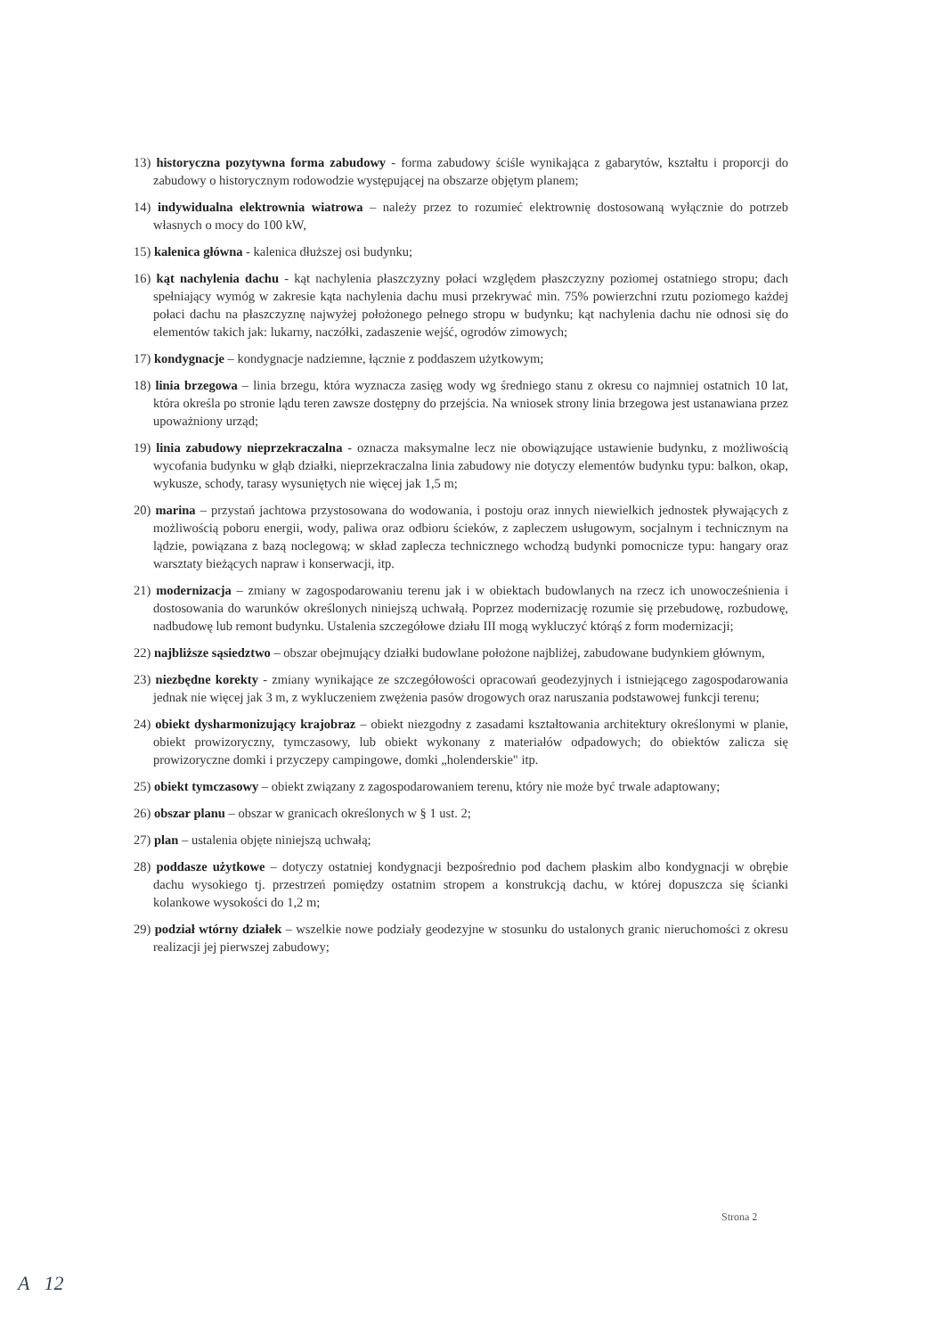13) historyczna pozytywna forma zabudowy - forma zabudowy ściśle wynikająca z gabarytów, kształtu i proporcji do zabudowy o historycznym rodowodzie występującej na obszarze objętym planem;
14) indywidualna elektrownia wiatrowa – należy przez to rozumieć elektrownię dostosowaną wyłącznie do potrzeb własnych o mocy do 100 kW,
15) kalenica główna - kalenica dłuższej osi budynku;
16) kąt nachylenia dachu - kąt nachylenia płaszczyzny połaci względem płaszczyzny poziomej ostatniego stropu; dach spełniający wymóg w zakresie kąta nachylenia dachu musi przekrywać min. 75% powierzchni rzutu poziomego każdej połaci dachu na płaszczyznę najwyżej położonego pełnego stropu w budynku; kąt nachylenia dachu nie odnosi się do elementów takich jak: lukarny, naczółki, zadaszenie wejść, ogrodów zimowych;
17) kondygnacje – kondygnacje nadziemne, łącznie z poddaszem użytkowym;
18) linia brzegowa – linia brzegu, która wyznacza zasięg wody wg średniego stanu z okresu co najmniej ostatnich 10 lat, która określa po stronie lądu teren zawsze dostępny do przejścia. Na wniosek strony linia brzegowa jest ustanawiana przez upoważniony urząd;
19) linia zabudowy nieprzekraczalna - oznacza maksymalne lecz nie obowiązujące ustawienie budynku, z możliwością wycofania budynku w głąb działki, nieprzekraczalna linia zabudowy nie dotyczy elementów budynku typu: balkon, okap, wykusze, schody, tarasy wysuniętych nie więcej jak 1,5 m;
20) marina – przystań jachtowa przystosowana do wodowania, i postoju oraz innych niewielkich jednostek pływających z możliwością poboru energii, wody, paliwa oraz odbioru ścieków, z zapleczem usługowym, socjalnym i technicznym na lądzie, powiązana z bazą noclegową; w skład zaplecza technicznego wchodzą budynki pomocnicze typu: hangary oraz warsztaty bieżących napraw i konserwacji, itp.
21) modernizacja – zmiany w zagospodarowaniu terenu jak i w obiektach budowlanych na rzecz ich unowocześnienia i dostosowania do warunków określonych niniejszą uchwałą. Poprzez modernizację rozumie się przebudowę, rozbudowę, nadbudowę lub remont budynku. Ustalenia szczegółowe działu III mogą wykluczyć którąś z form modernizacji;
22) najbliższe sąsiedztwo – obszar obejmujący działki budowlane położone najbliżej, zabudowane budynkiem głównym,
23) niezbędne korekty - zmiany wynikające ze szczegółowości opracowań geodezyjnych i istniejącego zagospodarowania jednak nie więcej jak 3 m, z wykluczeniem zwężenia pasów drogowych oraz naruszania podstawowej funkcji terenu;
24) obiekt dysharmonizujący krajobraz – obiekt niezgodny z zasadami kształtowania architektury określonymi w planie, obiekt prowizoryczny, tymczasowy, lub obiekt wykonany z materiałów odpadowych; do obiektów zalicza się prowizoryczne domki i przyczepy campingowe, domki „holenderskie" itp.
25) obiekt tymczasowy – obiekt związany z zagospodarowaniem terenu, który nie może być trwale adaptowany;
26) obszar planu – obszar w granicach określonych w § 1 ust. 2;
27) plan – ustalenia objęte niniejszą uchwałą;
28) poddasze użytkowe – dotyczy ostatniej kondygnacji bezpośrednio pod dachem płaskim albo kondygnacji w obrębie dachu wysokiego tj. przestrzeń pomiędzy ostatnim stropem a konstrukcją dachu, w której dopuszcza się ścianki kolankowe wysokości do 1,2 m;
29) podział wtórny działek – wszelkie nowe podziały geodezyjne w stosunku do ustalonych granic nieruchomości z okresu realizacji jej pierwszej zabudowy;
Strona 2
A 12